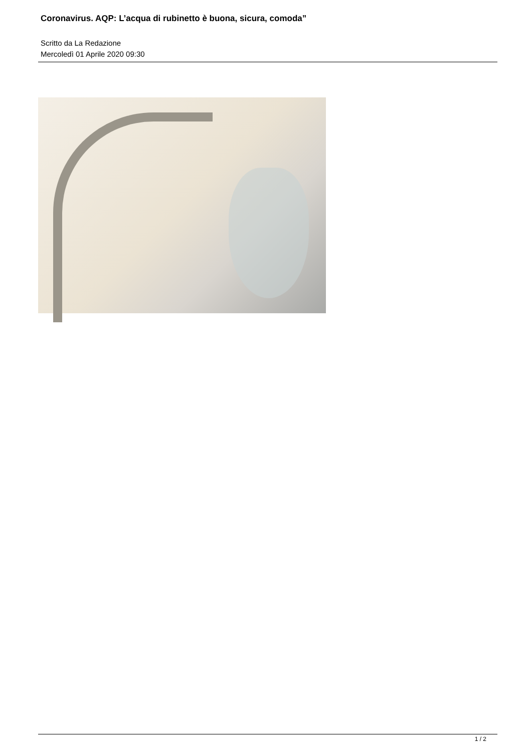Coronavirus. AQP: L’acqua di rubinetto è buona, sicura, comoda”
Scritto da La Redazione
Mercoledì 01 Aprile 2020 09:30
1 / 2